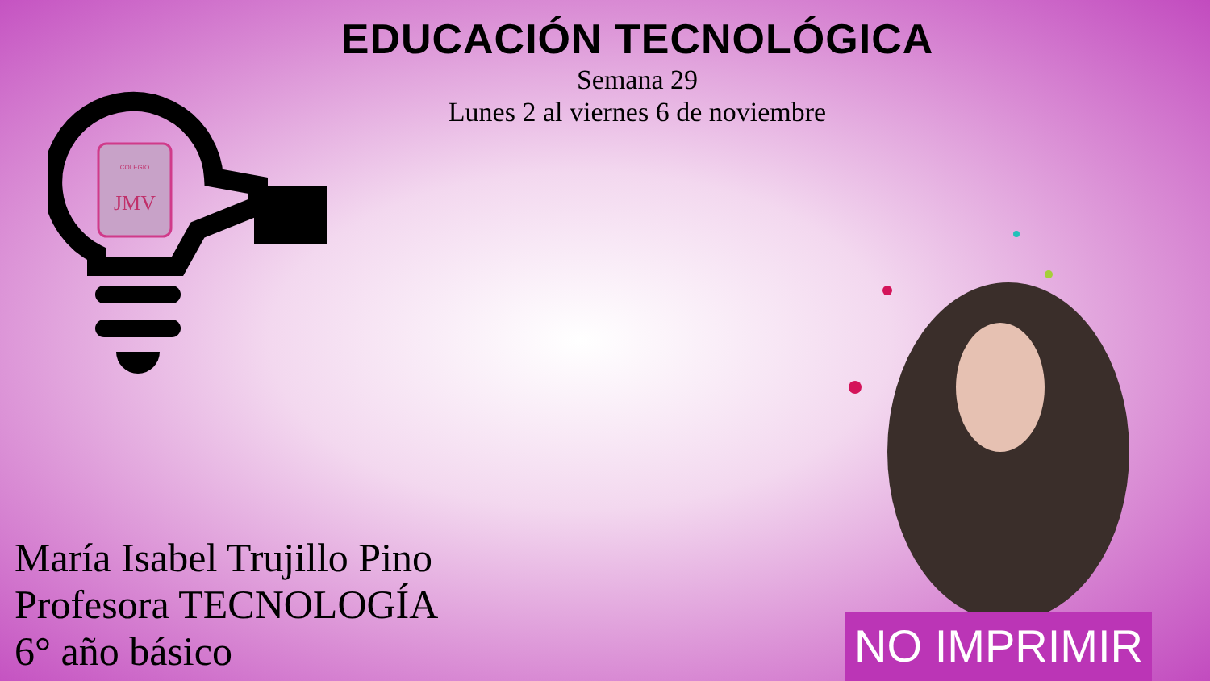EDUCACIÓN TECNOLÓGICA
Semana 29
Lunes 2 al viernes 6 de noviembre
COLEGIO
JMV
María Isabel Trujillo Pino
Profesora TECNOLOGÍA
6° año básico
NO IMPRIMIR